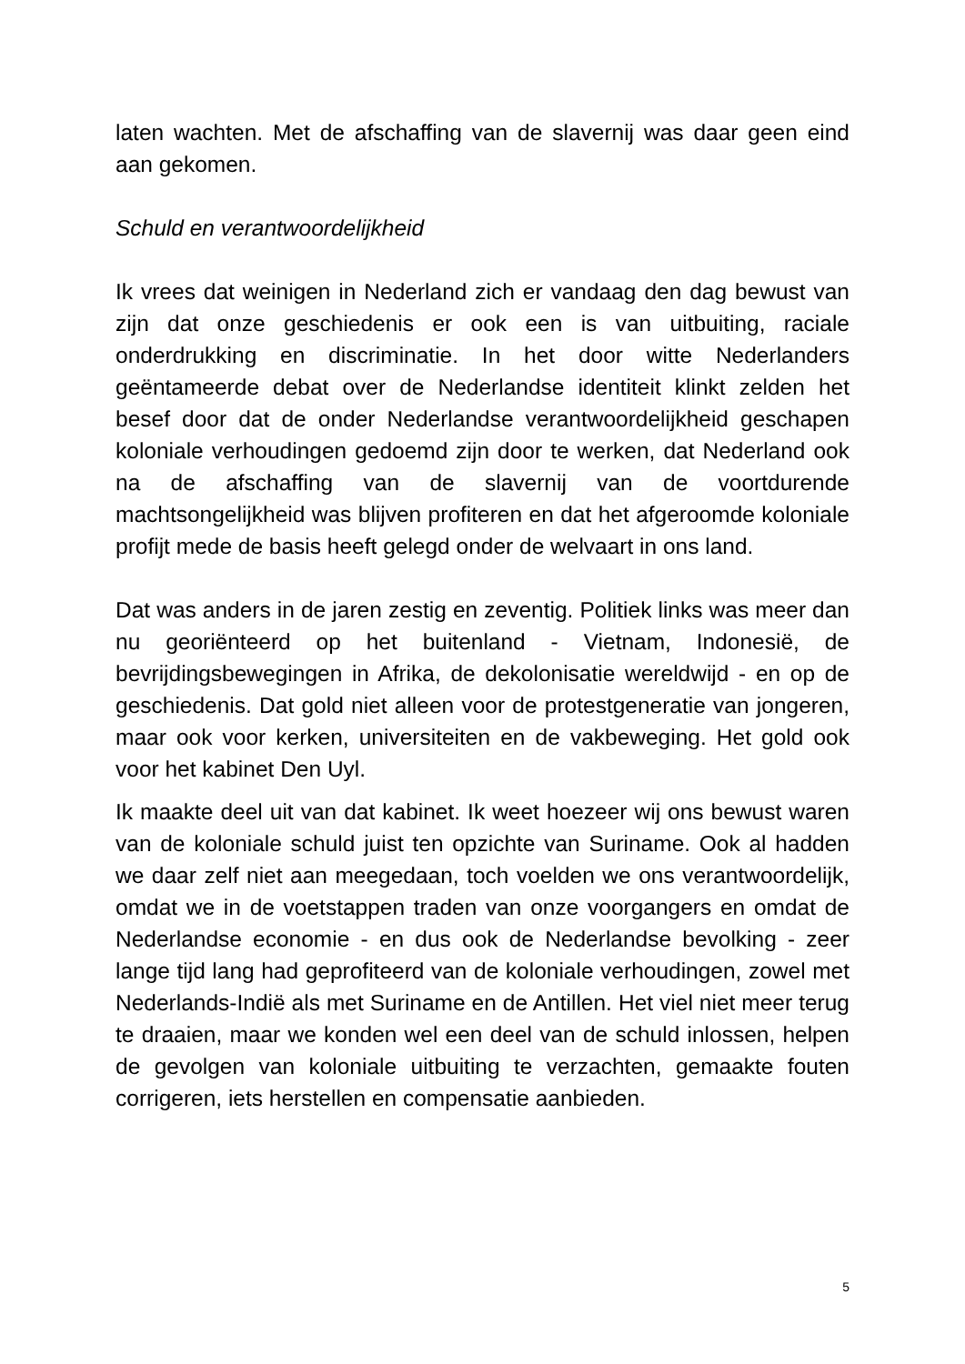laten wachten. Met de afschaffing van de slavernij was daar geen eind aan gekomen.
Schuld en verantwoordelijkheid
Ik vrees dat weinigen in Nederland zich er vandaag den dag bewust van zijn dat onze geschiedenis er ook een is van uitbuiting, raciale onderdrukking en discriminatie. In het door witte Nederlanders geëntameerde debat over de Nederlandse identiteit klinkt zelden het besef door dat de onder Nederlandse verantwoordelijkheid geschapen koloniale verhoudingen gedoemd zijn door te werken, dat Nederland ook na de afschaffing van de slavernij van de voortdurende machtsongelijkheid was blijven profiteren en dat het afgeroomde koloniale profijt mede de basis heeft gelegd onder de welvaart in ons land.
Dat was anders in de jaren zestig en zeventig. Politiek links was meer dan nu georiënteerd op het buitenland - Vietnam, Indonesië, de bevrijdingsbewegingen in Afrika, de dekolonisatie wereldwijd - en op de geschiedenis. Dat gold niet alleen voor de protestgeneratie van jongeren, maar ook voor kerken, universiteiten en de vakbeweging. Het gold ook voor het kabinet Den Uyl.
Ik maakte deel uit van dat kabinet. Ik weet hoezeer wij ons bewust waren van de koloniale schuld juist ten opzichte van Suriname. Ook al hadden we daar zelf niet aan meegedaan, toch voelden we ons verantwoordelijk, omdat we in de voetstappen traden van onze voorgangers en omdat de Nederlandse economie - en dus ook de Nederlandse bevolking - zeer lange tijd lang had geprofiteerd van de koloniale verhoudingen, zowel met Nederlands-Indië als met Suriname en de Antillen. Het viel niet meer terug te draaien, maar we konden wel een deel van de schuld inlossen, helpen de gevolgen van koloniale uitbuiting te verzachten, gemaakte fouten corrigeren, iets herstellen en compensatie aanbieden.
5